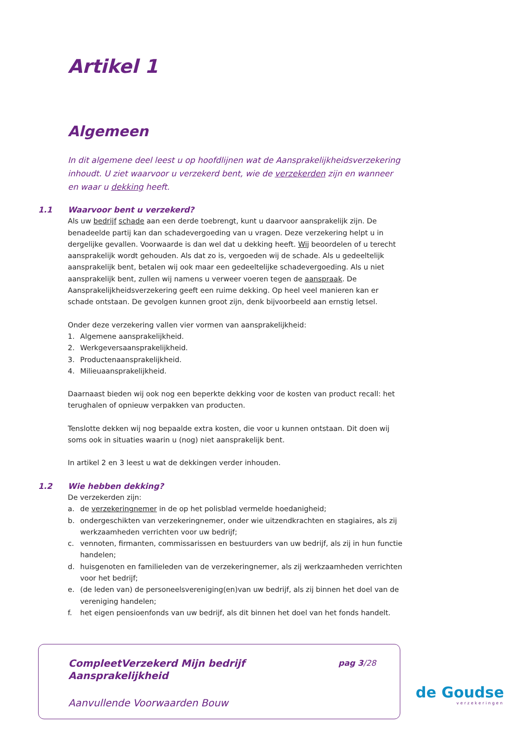Artikel 1
Algemeen
In dit algemene deel leest u op hoofdlijnen wat de Aansprakelijkheidsverzekering inhoudt. U ziet waarvoor u verzekerd bent, wie de verzekerden zijn en wanneer en waar u dekking heeft.
1.1 Waarvoor bent u verzekerd?
Als uw bedrijf schade aan een derde toebrengt, kunt u daarvoor aansprakelijk zijn. De benadeelde partij kan dan schadevergoeding van u vragen. Deze verzekering helpt u in dergelijke gevallen. Voorwaarde is dan wel dat u dekking heeft. Wij beoordelen of u terecht aansprakelijk wordt gehouden. Als dat zo is, vergoeden wij de schade. Als u gedeeltelijk aansprakelijk bent, betalen wij ook maar een gedeeltelijke schadevergoeding. Als u niet aansprakelijk bent, zullen wij namens u verweer voeren tegen de aanspraak. De Aansprakelijkheidsverzekering geeft een ruime dekking. Op heel veel manieren kan er schade ontstaan. De gevolgen kunnen groot zijn, denk bijvoorbeeld aan ernstig letsel.
Onder deze verzekering vallen vier vormen van aansprakelijkheid:
1. Algemene aansprakelijkheid.
2. Werkgeversaansprakelijkheid.
3. Productenaansprakelijkheid.
4. Milieuaansprakelijkheid.
Daarnaast bieden wij ook nog een beperkte dekking voor de kosten van product recall: het terughalen of opnieuw verpakken van producten.
Tenslotte dekken wij nog bepaalde extra kosten, die voor u kunnen ontstaan. Dit doen wij soms ook in situaties waarin u (nog) niet aansprakelijk bent.
In artikel 2 en 3 leest u wat de dekkingen verder inhouden.
1.2 Wie hebben dekking?
De verzekerden zijn:
a. de verzekeringnemer in de op het polisblad vermelde hoedanigheid;
b. ondergeschikten van verzekeringnemer, onder wie uitzendkrachten en stagiaires, als zij werkzaamheden verrichten voor uw bedrijf;
c. vennoten, firmanten, commissarissen en bestuurders van uw bedrijf, als zij in hun functie handelen;
d. huisgenoten en familieleden van de verzekeringnemer, als zij werkzaamheden verrichten voor het bedrijf;
e. (de leden van) de personeelsvereniging(en)van uw bedrijf, als zij binnen het doel van de vereniging handelen;
f. het eigen pensioenfonds van uw bedrijf, als dit binnen het doel van het fonds handelt.
CompleetVerzekerd Mijn bedrijf
Aansprakelijkheid
pag 3/28
Aanvullende Voorwaarden Bouw
de Goudse
verzekeringen